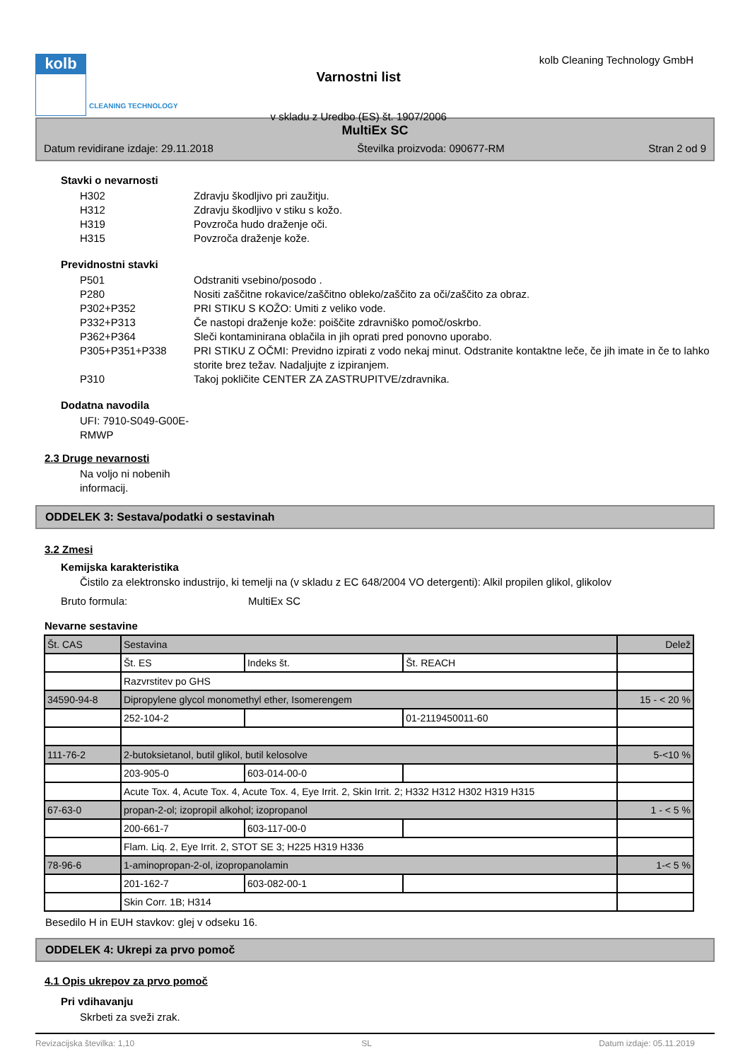kolb
CLEANING TECHNOLOGY
Varnostni list
v skladu z Uredbo (ES) št. 1907/2006
kolb Cleaning Technology GmbH
MultiEx SC
Datum revidirane izdaje: 29.11.2018 Številka proizvoda: 090677-RM Stran 2 od 9
Stavki o nevarnosti
H302 Zdravju škodljivo pri zaužitju.
H312 Zdravju škodljivo v stiku s kožo.
H319 Povzroča hudo draženje oči.
H315 Povzroča draženje kože.
Previdnostni stavki
P501 Odstraniti vsebino/posodo .
P280 Nositi zaščitne rokavice/zaščitno obleko/zaščito za oči/zaščito za obraz.
P302+P352 PRI STIKU S KOŽO: Umiti z veliko vode.
P332+P313 Če nastopi draženje kože: poiščite zdravniško pomoč/oskrbo.
P362+P364 Sleči kontaminirana oblačila in jih oprati pred ponovno uporabo.
P305+P351+P338 PRI STIKU Z OČMI: Previdno izpirati z vodo nekaj minut. Odstranite kontaktne leče, če jih imate in če to lahko storite brez težav. Nadaljujte z izpiranjem.
P310 Takoj pokličite CENTER ZA ZASTRUPITVE/zdravnika.
Dodatna navodila
UFI: 7910-S049-G00E-RMWP
2.3 Druge nevarnosti
Na voljo ni nobenih informacij.
ODDELEK 3: Sestava/podatki o sestavinah
3.2 Zmesi
Kemijska karakteristika
Čistilo za elektronsko industrijo, ki temelji na (v skladu z EC 648/2004 VO detergenti): Alkil propilen glikol, glikolov
Bruto formula: MultiEx SC
Nevarne sestavine
| Št. CAS | Sestavina | | | Delež |
| | Št. ES | Indeks št. | Št. REACH | |
| | Razvrstitev po GHS | | | |
| 34590-94-8 | Dipropylene glycol monomethyl ether, Isomerengem | | | 15 - < 20 % |
| | 252-104-2 | | 01-2119450011-60 | |
| 111-76-2 | 2-butoksietanol, butil glikol, butil kelosolve | | | 5-<10 % |
| | 203-905-0 | 603-014-00-0 | | |
| | Acute Tox. 4, Acute Tox. 4, Acute Tox. 4, Eye Irrit. 2, Skin Irrit. 2; H332 H312 H302 H319 H315 | | | |
| 67-63-0 | propan-2-ol; izopropil alkohol; izopropanol | | | 1 - < 5 % |
| | 200-661-7 | 603-117-00-0 | | |
| | Flam. Liq. 2, Eye Irrit. 2, STOT SE 3; H225 H319 H336 | | | |
| 78-96-6 | 1-aminopropan-2-ol, izopropanolamin | | | 1-< 5 % |
| | 201-162-7 | 603-082-00-1 | | |
| | Skin Corr. 1B; H314 | | | |
Besedilo H in EUH stavkov: glej v odseku 16.
ODDELEK 4: Ukrepi za prvo pomoč
4.1 Opis ukrepov za prvo pomoč
Pri vdihavanju
Skrbeti za sveži zrak.
Revizacijska številka: 1,10 SL Datum izdaje: 05.11.2019